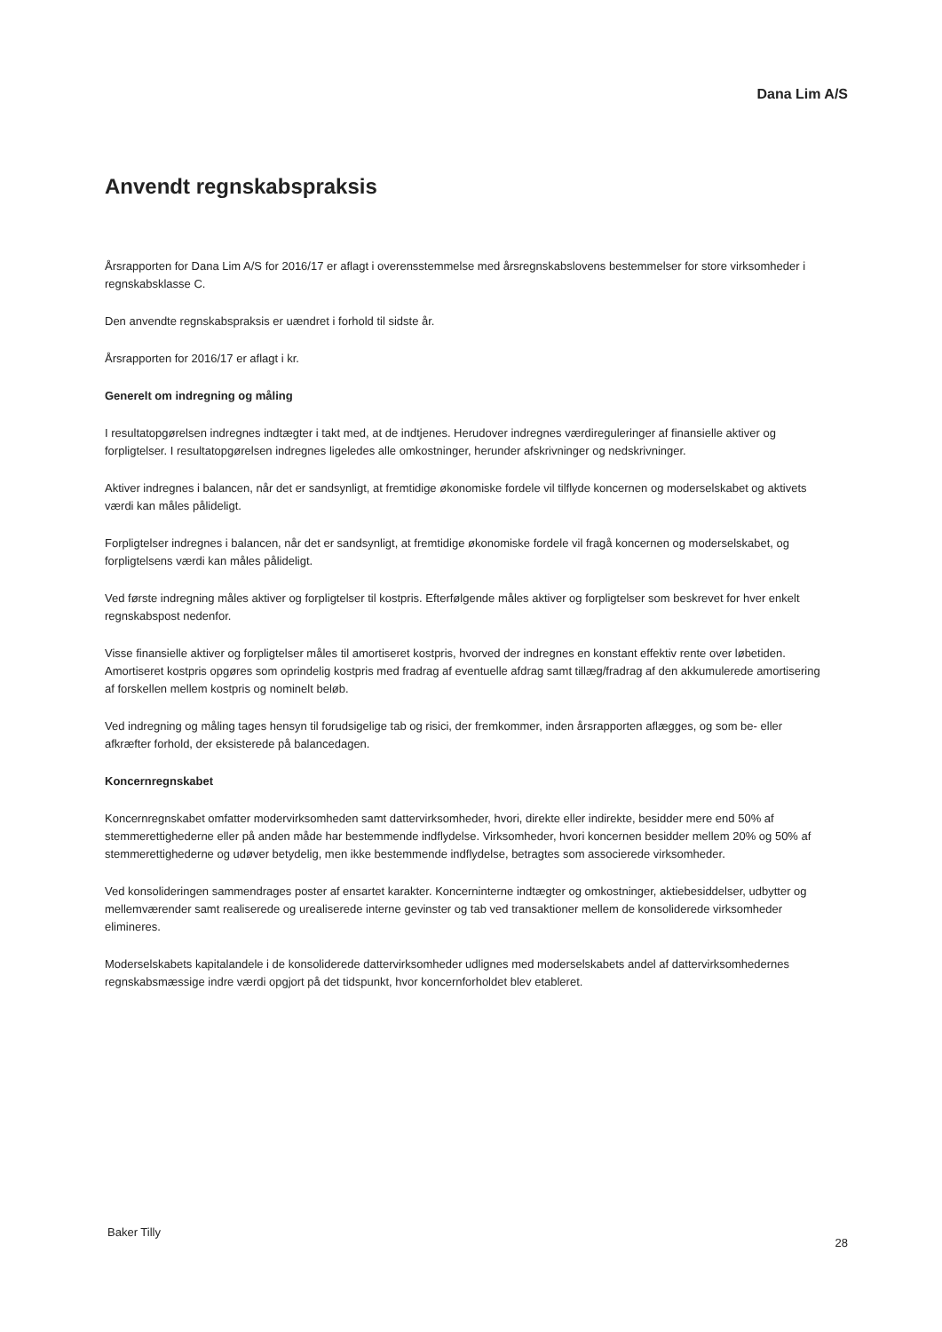Dana Lim A/S
Anvendt regnskabspraksis
Årsrapporten for Dana Lim A/S for 2016/17 er aflagt i overensstemmelse med årsregnskabslovens bestemmelser for store virksomheder i regnskabsklasse C.
Den anvendte regnskabspraksis er uændret i forhold til sidste år.
Årsrapporten for 2016/17 er aflagt i kr.
Generelt om indregning og måling
I resultatopgørelsen indregnes indtægter i takt med, at de indtjenes. Herudover indregnes værdireguleringer af finansielle aktiver og forpligtelser. I resultatopgørelsen indregnes ligeledes alle omkostninger, herunder afskrivninger og nedskrivninger.
Aktiver indregnes i balancen, når det er sandsynligt, at fremtidige økonomiske fordele vil tilflyde koncernen og moderselskabet og aktivets værdi kan måles pålideligt.
Forpligtelser indregnes i balancen, når det er sandsynligt, at fremtidige økonomiske fordele vil fragå koncernen og moderselskabet, og forpligtelsens værdi kan måles pålideligt.
Ved første indregning måles aktiver og forpligtelser til kostpris. Efterfølgende måles aktiver og forpligtelser som beskrevet for hver enkelt regnskabspost nedenfor.
Visse finansielle aktiver og forpligtelser måles til amortiseret kostpris, hvorved der indregnes en konstant effektiv rente over løbetiden. Amortiseret kostpris opgøres som oprindelig kostpris med fradrag af eventuelle afdrag samt tillæg/fradrag af den akkumulerede amortisering af forskellen mellem kostpris og nominelt beløb.
Ved indregning og måling tages hensyn til forudsigelige tab og risici, der fremkommer, inden årsrapporten aflægges, og som be- eller afkræfter forhold, der eksisterede på balancedagen.
Koncernregnskabet
Koncernregnskabet omfatter modervirksomheden samt dattervirksomheder, hvori, direkte eller indirekte, besidder mere end 50% af stemmerettighederne eller på anden måde har bestemmende indflydelse. Virksomheder, hvori koncernen besidder mellem 20% og 50% af stemmerettighederne og udøver betydelig, men ikke bestemmende indflydelse, betragtes som associerede virksomheder.
Ved konsolideringen sammendrages poster af ensartet karakter. Koncerninterne indtægter og omkostninger, aktiebesiddelser, udbytter og mellemværender samt realiserede og urealiserede interne gevinster og tab ved transaktioner mellem de konsoliderede virksomheder elimineres.
Moderselskabets kapitalandele i de konsoliderede dattervirksomheder udlignes med moderselskabets andel af dattervirksomhedernes regnskabsmæssige indre værdi opgjort på det tidspunkt, hvor koncernforholdet blev etableret.
Baker Tilly
28